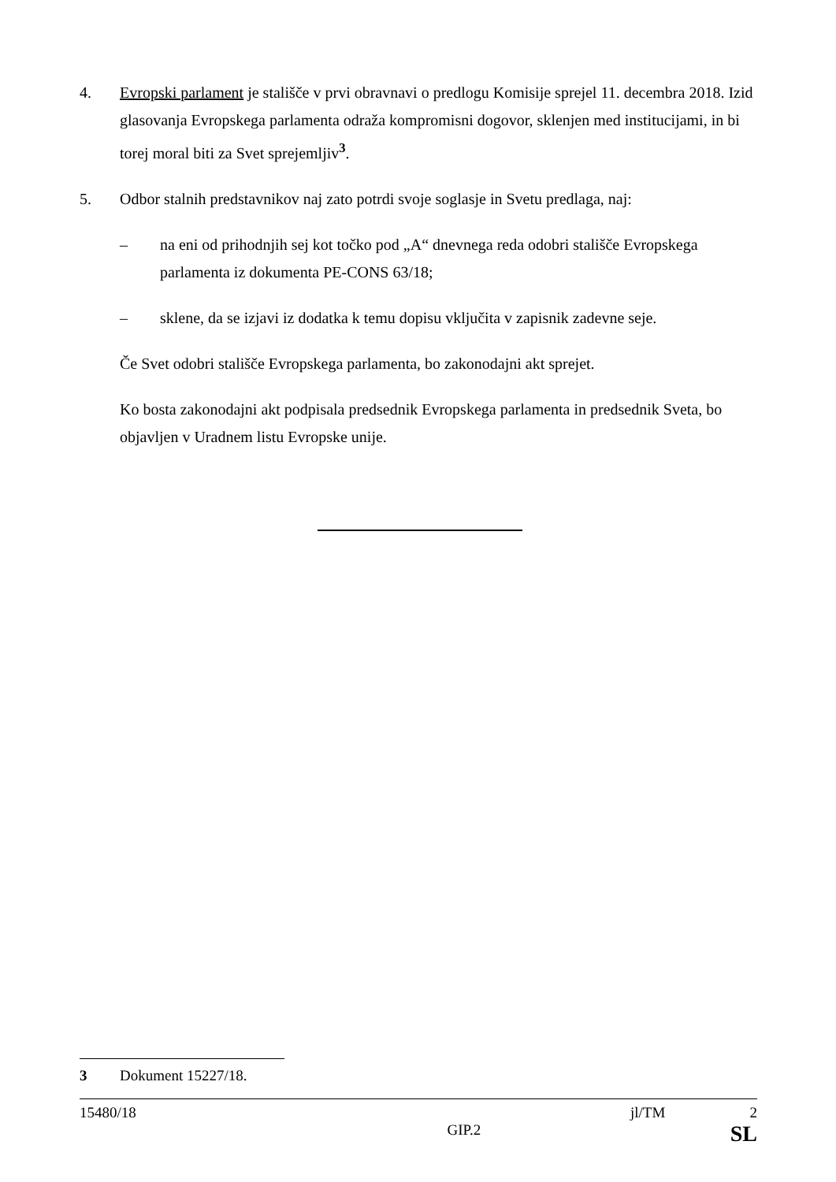4. Evropski parlament je stališče v prvi obravnavi o predlogu Komisije sprejel 11. decembra 2018. Izid glasovanja Evropskega parlamenta odraža kompromisni dogovor, sklenjen med institucijami, in bi torej moral biti za Svet sprejemljiv<sup>3</sup>.
5. Odbor stalnih predstavnikov naj zato potrdi svoje soglasje in Svetu predlaga, naj:
– na eni od prihodnjih sej kot točko pod „A“ dnevnega reda odobri stališče Evropskega parlamenta iz dokumenta PE-CONS 63/18;
– sklene, da se izjavi iz dodatka k temu dopisu vključita v zapisnik zadevne seje.
Če Svet odobri stališče Evropskega parlamenta, bo zakonodajni akt sprejet.
Ko bosta zakonodajni akt podpisala predsednik Evropskega parlamenta in predsednik Sveta, bo objavljen v Uradnem listu Evropske unije.
3 Dokument 15227/18.
15480/18 jl/TM 2
GIP.2 SL